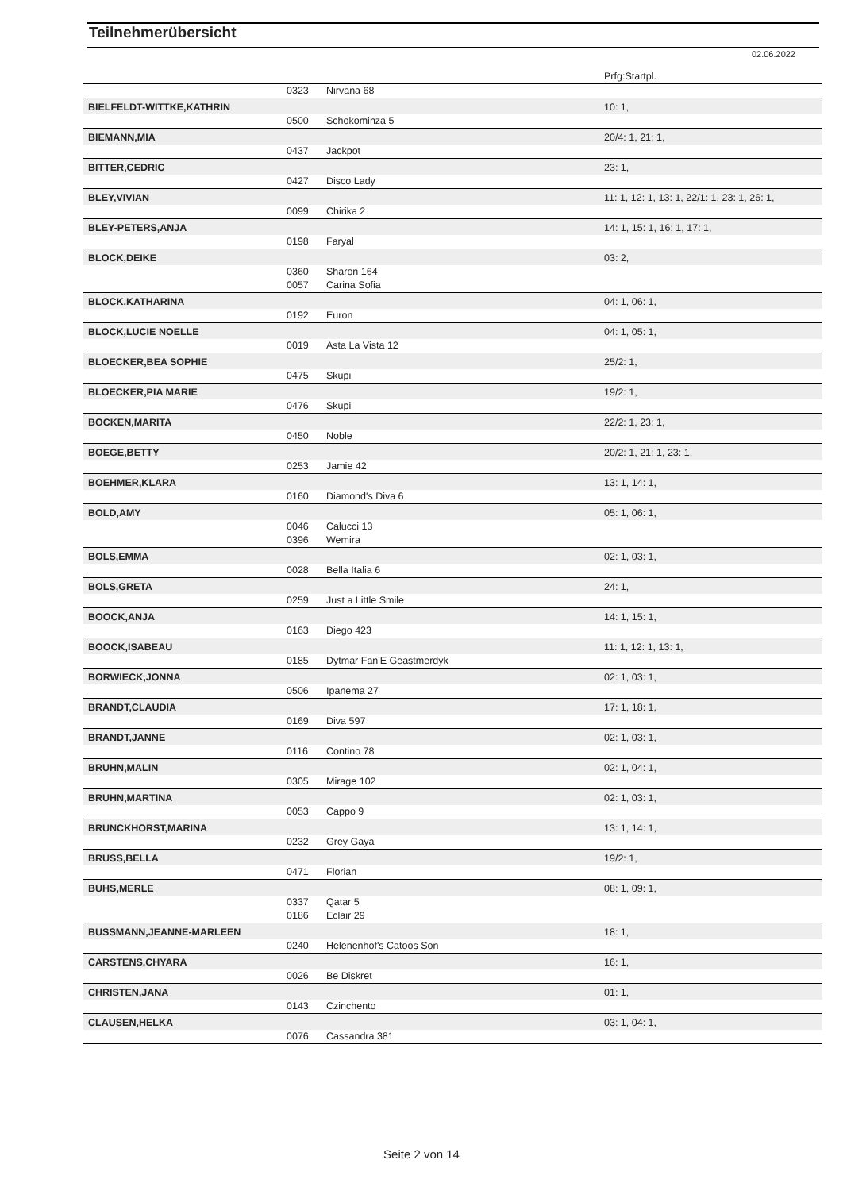Teilnehmerübersicht
02.06.2022
| | | | Prfg:Startpl. |
| | 0323 | Nirvana 68 | |
| BIELFELDT-WITTKE,KATHRIN | | | 10: 1, |
| | 0500 | Schokominza 5 | |
| BIEMANN,MIA | | | 20/4: 1, 21: 1, |
| | 0437 | Jackpot | |
| BITTER,CEDRIC | | | 23: 1, |
| | 0427 | Disco Lady | |
| BLEY,VIVIAN | | | 11: 1, 12: 1, 13: 1, 22/1: 1, 23: 1, 26: 1, |
| | 0099 | Chirika 2 | |
| BLEY-PETERS,ANJA | | | 14: 1, 15: 1, 16: 1, 17: 1, |
| | 0198 | Faryal | |
| BLOCK,DEIKE | | | 03: 2, |
| | 0360 | Sharon 164 | |
| | 0057 | Carina Sofia | |
| BLOCK,KATHARINA | | | 04: 1, 06: 1, |
| | 0192 | Euron | |
| BLOCK,LUCIE NOELLE | | | 04: 1, 05: 1, |
| | 0019 | Asta La Vista 12 | |
| BLOECKER,BEA SOPHIE | | | 25/2: 1, |
| | 0475 | Skupi | |
| BLOECKER,PIA MARIE | | | 19/2: 1, |
| | 0476 | Skupi | |
| BOCKEN,MARITA | | | 22/2: 1, 23: 1, |
| | 0450 | Noble | |
| BOEGE,BETTY | | | 20/2: 1, 21: 1, 23: 1, |
| | 0253 | Jamie 42 | |
| BOEHMER,KLARA | | | 13: 1, 14: 1, |
| | 0160 | Diamond's Diva 6 | |
| BOLD,AMY | | | 05: 1, 06: 1, |
| | 0046 | Calucci 13 | |
| | 0396 | Wemira | |
| BOLS,EMMA | | | 02: 1, 03: 1, |
| | 0028 | Bella Italia 6 | |
| BOLS,GRETA | | | 24: 1, |
| | 0259 | Just a Little Smile | |
| BOOCK,ANJA | | | 14: 1, 15: 1, |
| | 0163 | Diego 423 | |
| BOOCK,ISABEAU | | | 11: 1, 12: 1, 13: 1, |
| | 0185 | Dytmar Fan'E Geastmerdyk | |
| BORWIECK,JONNA | | | 02: 1, 03: 1, |
| | 0506 | Ipanema 27 | |
| BRANDT,CLAUDIA | | | 17: 1, 18: 1, |
| | 0169 | Diva 597 | |
| BRANDT,JANNE | | | 02: 1, 03: 1, |
| | 0116 | Contino 78 | |
| BRUHN,MALIN | | | 02: 1, 04: 1, |
| | 0305 | Mirage 102 | |
| BRUHN,MARTINA | | | 02: 1, 03: 1, |
| | 0053 | Cappo 9 | |
| BRUNCKHORST,MARINA | | | 13: 1, 14: 1, |
| | 0232 | Grey Gaya | |
| BRUSS,BELLA | | | 19/2: 1, |
| | 0471 | Florian | |
| BUHS,MERLE | | | 08: 1, 09: 1, |
| | 0337 | Qatar 5 | |
| | 0186 | Eclair 29 | |
| BUSSMANN,JEANNE-MARLEEN | | | 18: 1, |
| | 0240 | Helenenhof's Catoos Son | |
| CARSTENS,CHYARA | | | 16: 1, |
| | 0026 | Be Diskret | |
| CHRISTEN,JANA | | | 01: 1, |
| | 0143 | Czinchento | |
| CLAUSEN,HELKA | | | 03: 1, 04: 1, |
| | 0076 | Cassandra 381 | |
Seite 2 von 14